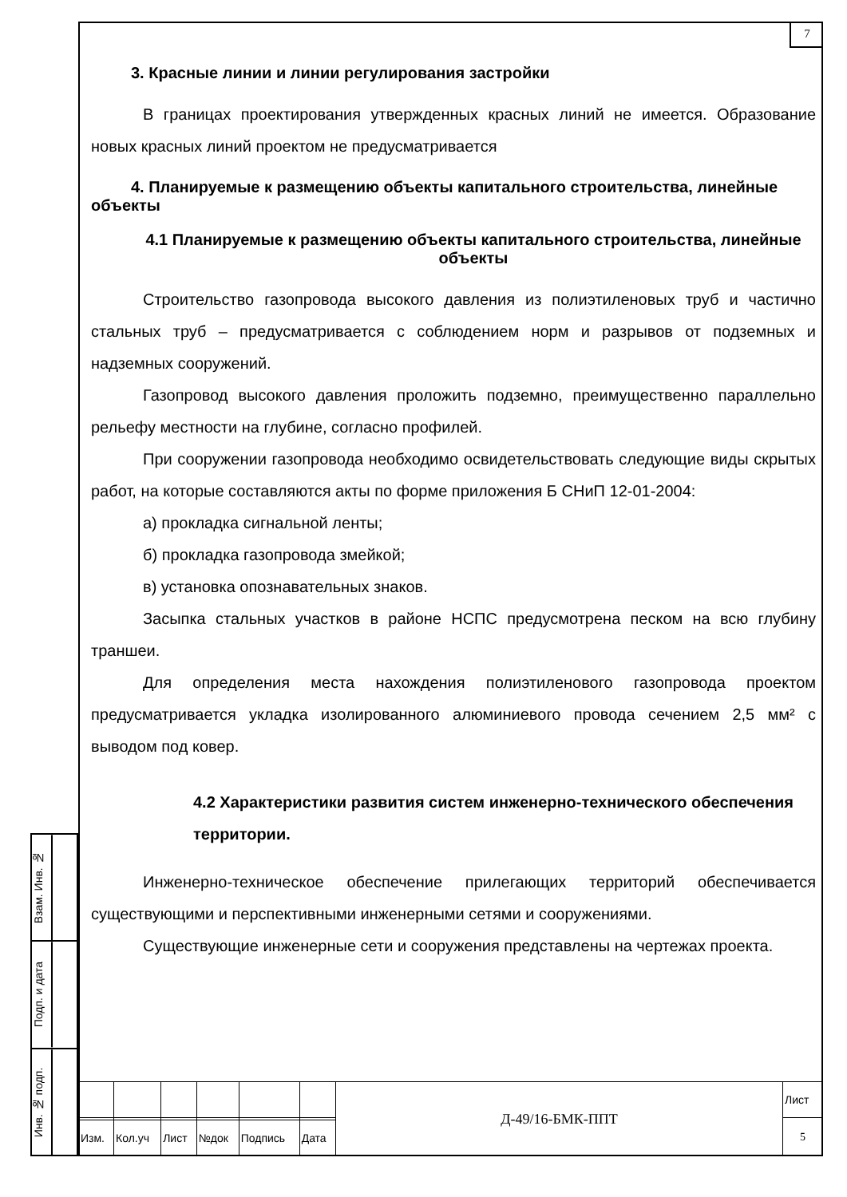7
3. Красные линии и линии регулирования застройки
В границах проектирования утвержденных красных линий не имеется. Образование новых красных линий проектом не предусматривается
4. Планируемые к размещению объекты капитального строительства, линейные объекты
4.1 Планируемые к размещению объекты капитального строительства, линейные объекты
Строительство газопровода высокого давления из полиэтиленовых труб и частично стальных труб – предусматривается с соблюдением норм и разрывов от подземных и надземных сооружений.
Газопровод высокого давления проложить подземно, преимущественно параллельно рельефу местности на глубине, согласно профилей.
При сооружении газопровода необходимо освидетельствовать следующие виды скрытых работ, на которые составляются акты по форме приложения Б СНиП 12-01-2004:
а) прокладка сигнальной ленты;
б) прокладка газопровода змейкой;
в) установка опознавательных знаков.
Засыпка стальных участков в районе НСПС предусмотрена песком на всю глубину траншеи.
Для определения места нахождения полиэтиленового газопровода проектом предусматривается укладка изолированного алюминиевого провода сечением 2,5 мм² с выводом под ковер.
4.2 Характеристики развития систем инженерно-технического обеспечения территории.
Инженерно-техническое обеспечение прилегающих территорий обеспечивается существующими и перспективными инженерными сетями и сооружениями.
Существующие инженерные сети и сооружения представлены на чертежах проекта.
Взам. Инв. №
Подп. и дата
Инв. № подп.
| | | | | | | Д-49/16-БМК-ППТ | Лист |
| | | | | | | | 5 |
| Изм. | Кол.уч | Лист | №док | Подпись | Дата | | |